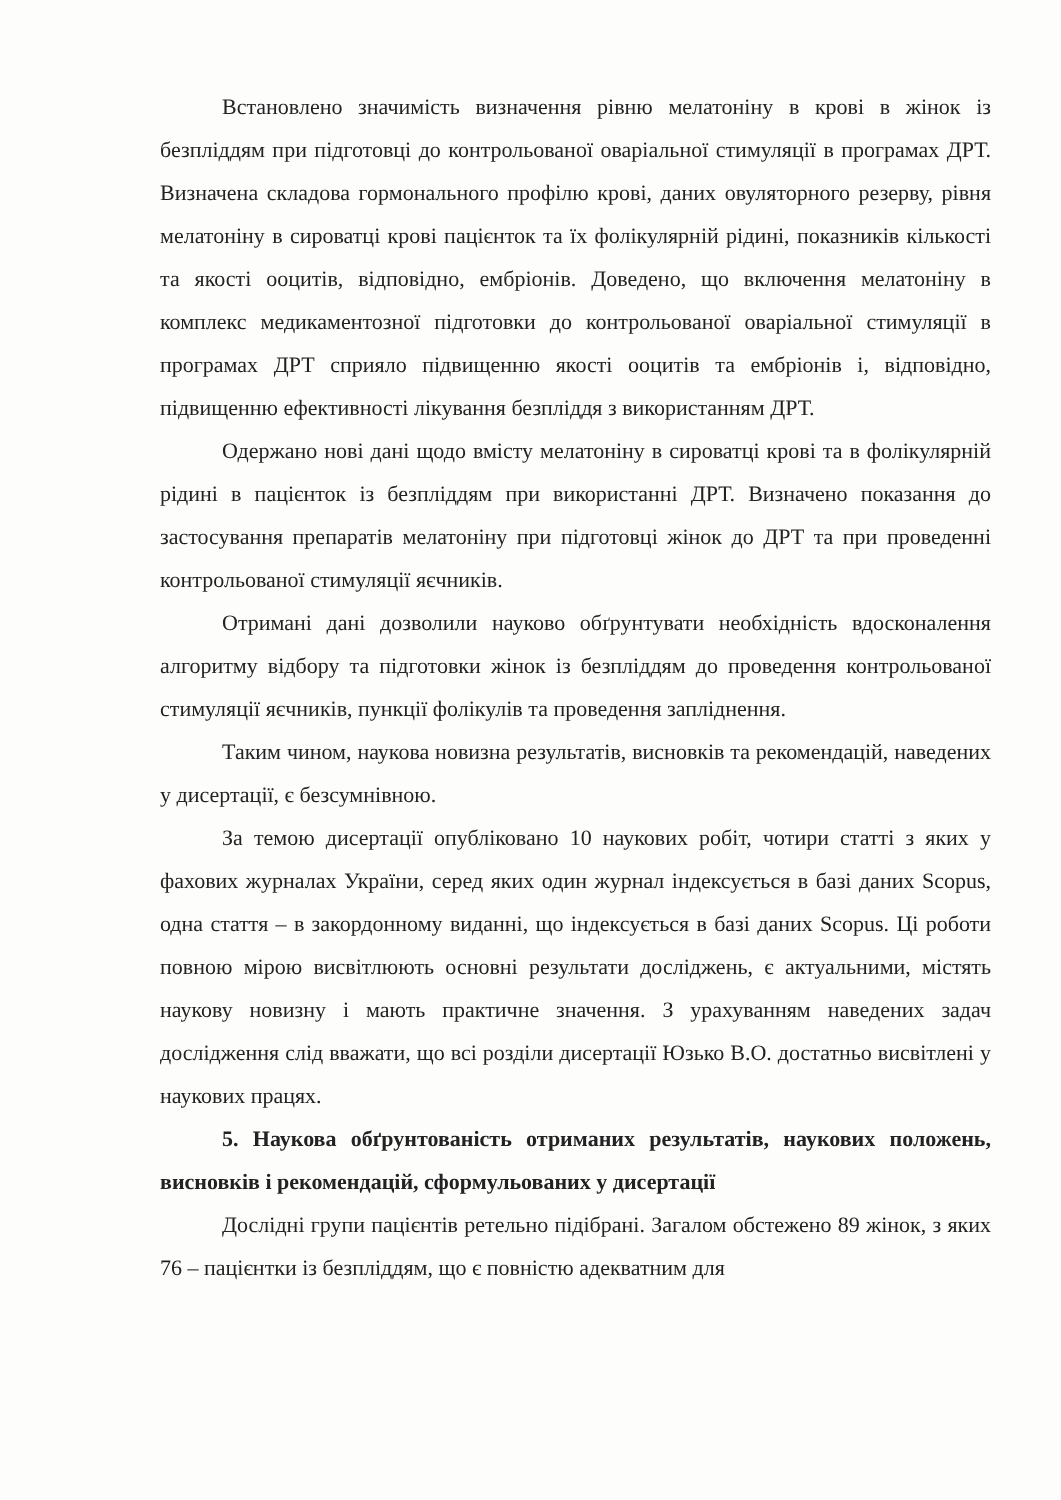Встановлено значимість визначення рівню мелатоніну в крові в жінок із безпліддям при підготовці до контрольованої оваріальної стимуляції в програмах ДРТ. Визначена складова гормонального профілю крові, даних овуляторного резерву, рівня мелатоніну в сироватці крові пацієнток та їх фолікулярній рідині, показників кількості та якості ооцитів, відповідно, ембріонів. Доведено, що включення мелатоніну в комплекс медикаментозної підготовки до контрольованої оваріальної стимуляції в програмах ДРТ сприяло підвищенню якості ооцитів та ембріонів і, відповідно, підвищенню ефективності лікування безпліддя з використанням ДРТ.
Одержано нові дані щодо вмісту мелатоніну в сироватці крові та в фолікулярній рідині в пацієнток із безпліддям при використанні ДРТ. Визначено показання до застосування препаратів мелатоніну при підготовці жінок до ДРТ та при проведенні контрольованої стимуляції яєчників.
Отримані дані дозволили науково обґрунтувати необхідність вдосконалення алгоритму відбору та підготовки жінок із безпліддям до проведення контрольованої стимуляції яєчників, пункції фолікулів та проведення запліднення.
Таким чином, наукова новизна результатів, висновків та рекомендацій, наведених у дисертації, є безсумнівною.
За темою дисертації опубліковано 10 наукових робіт, чотири статті з яких у фахових журналах України, серед яких один журнал індексується в базі даних Scopus, одна стаття – в закордонному виданні, що індексується в базі даних Scopus. Ці роботи повною мірою висвітлюють основні результати досліджень, є актуальними, містять наукову новизну і мають практичне значення. З урахуванням наведених задач дослідження слід вважати, що всі розділи дисертації Юзько В.О. достатньо висвітлені у наукових працях.
5. Наукова обґрунтованість отриманих результатів, наукових положень, висновків і рекомендацій, сформульованих у дисертації
Дослідні групи пацієнтів ретельно підібрані. Загалом обстежено 89 жінок, з яких 76 – пацієнтки із безпліддям, що є повністю адекватним для